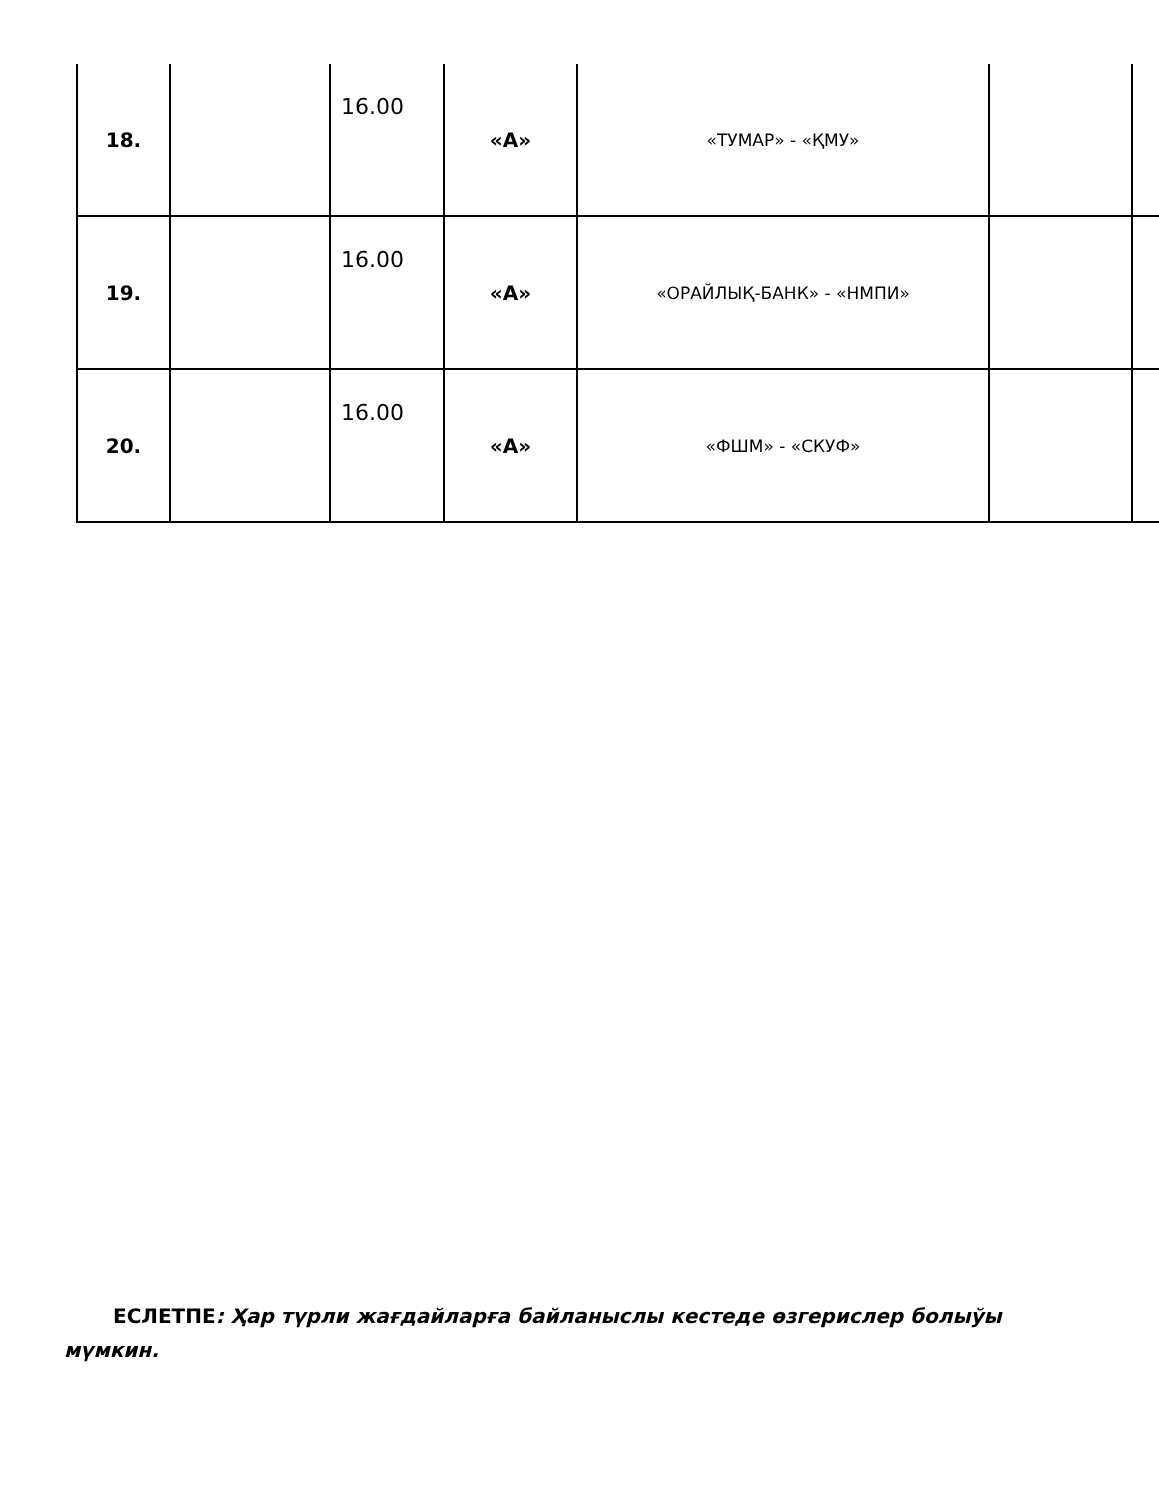| 18. | | 16.00 | «А» | «ТУМАР» - «ҚМУ» | | |
| 19. | | 16.00 | «А» | «ОРАЙЛЫҚ-БАНК» - «НМПИ» | | |
| 20. | | 16.00 | «А» | «ФШМ» - «СКУФ» | | |
ЕСЛЕТПЕ: Ҳар түрли жағдайларға байланыслы кестеде өзгерислер болыўы мүмкин.